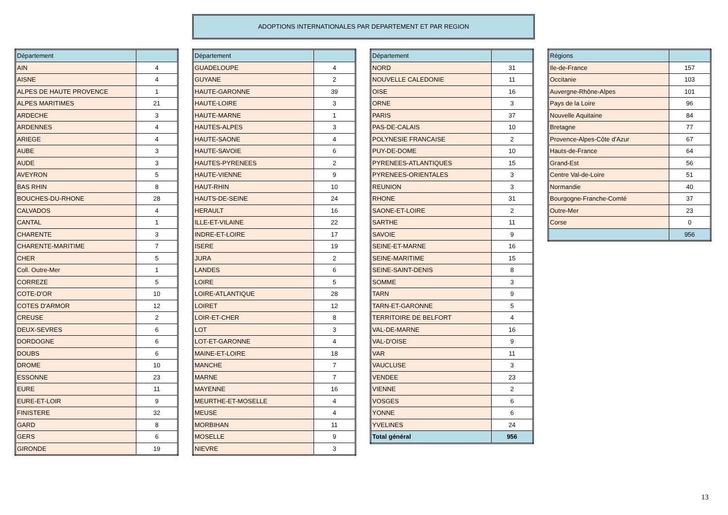ADOPTIONS INTERNATIONALES PAR DEPARTEMENT ET PAR REGION
| Département | |
| --- | --- |
| AIN | 4 |
| AISNE | 4 |
| ALPES DE HAUTE PROVENCE | 1 |
| ALPES MARITIMES | 21 |
| ARDECHE | 3 |
| ARDENNES | 4 |
| ARIEGE | 4 |
| AUBE | 3 |
| AUDE | 3 |
| AVEYRON | 5 |
| BAS RHIN | 8 |
| BOUCHES-DU-RHONE | 28 |
| CALVADOS | 4 |
| CANTAL | 1 |
| CHARENTE | 3 |
| CHARENTE-MARITIME | 7 |
| CHER | 5 |
| Coll. Outre-Mer | 1 |
| CORREZE | 5 |
| COTE-D'OR | 10 |
| COTES D'ARMOR | 12 |
| CREUSE | 2 |
| DEUX-SEVRES | 6 |
| DORDOGNE | 6 |
| DOUBS | 6 |
| DROME | 10 |
| ESSONNE | 23 |
| EURE | 11 |
| EURE-ET-LOIR | 9 |
| FINISTERE | 32 |
| GARD | 8 |
| GERS | 6 |
| GIRONDE | 19 |
| Département | |
| --- | --- |
| GUADELOUPE | 4 |
| GUYANE | 2 |
| HAUTE-GARONNE | 39 |
| HAUTE-LOIRE | 3 |
| HAUTE-MARNE | 1 |
| HAUTES-ALPES | 3 |
| HAUTE-SAONE | 4 |
| HAUTE-SAVOIE | 6 |
| HAUTES-PYRENEES | 2 |
| HAUTE-VIENNE | 9 |
| HAUT-RHIN | 10 |
| HAUTS-DE-SEINE | 24 |
| HERAULT | 16 |
| ILLE-ET-VILAINE | 22 |
| INDRE-ET-LOIRE | 17 |
| ISERE | 19 |
| JURA | 2 |
| LANDES | 6 |
| LOIRE | 5 |
| LOIRE-ATLANTIQUE | 28 |
| LOIRET | 12 |
| LOIR-ET-CHER | 8 |
| LOT | 3 |
| LOT-ET-GARONNE | 4 |
| MAINE-ET-LOIRE | 18 |
| MANCHE | 7 |
| MARNE | 7 |
| MAYENNE | 16 |
| MEURTHE-ET-MOSELLE | 4 |
| MEUSE | 4 |
| MORBIHAN | 11 |
| MOSELLE | 9 |
| NIEVRE | 3 |
| Département | |
| --- | --- |
| NORD | 31 |
| NOUVELLE CALEDONIE | 11 |
| OISE | 16 |
| ORNE | 3 |
| PARIS | 37 |
| PAS-DE-CALAIS | 10 |
| POLYNESIE FRANCAISE | 2 |
| PUY-DE-DOME | 10 |
| PYRENEES-ATLANTIQUES | 15 |
| PYRENEES-ORIENTALES | 3 |
| REUNION | 3 |
| RHONE | 31 |
| SAONE-ET-LOIRE | 2 |
| SARTHE | 11 |
| SAVOIE | 9 |
| SEINE-ET-MARNE | 16 |
| SEINE-MARITIME | 15 |
| SEINE-SAINT-DENIS | 8 |
| SOMME | 3 |
| TARN | 9 |
| TARN-ET-GARONNE | 5 |
| TERRITOIRE DE BELFORT | 4 |
| VAL-DE-MARNE | 16 |
| VAL-D'OISE | 9 |
| VAR | 11 |
| VAUCLUSE | 3 |
| VENDEE | 23 |
| VIENNE | 2 |
| VOSGES | 6 |
| YONNE | 6 |
| YVELINES | 24 |
| Total général | 956 |
| Régions | |
| --- | --- |
| Ile-de-France | 157 |
| Occitanie | 103 |
| Auvergne-Rhône-Alpes | 101 |
| Pays de la Loire | 96 |
| Nouvelle Aquitaine | 84 |
| Bretagne | 77 |
| Provence-Alpes-Côte d'Azur | 67 |
| Hauts-de-France | 64 |
| Grand-Est | 56 |
| Centre Val-de-Loire | 51 |
| Normandie | 40 |
| Bourgogne-Franche-Comté | 37 |
| Outre-Mer | 23 |
| Corse | 0 |
| | 956 |
13